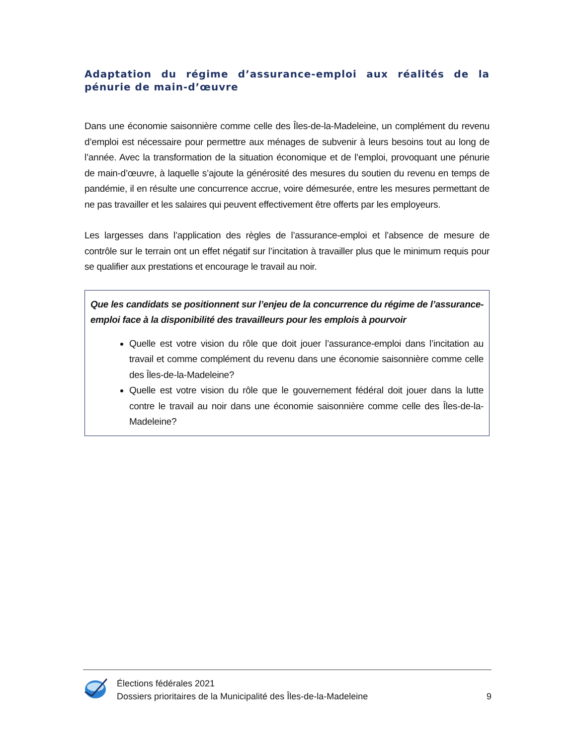Adaptation du régime d’assurance-emploi aux réalités de la pénurie de main-d’œuvre
Dans une économie saisonnière comme celle des Îles-de-la-Madeleine, un complément du revenu d’emploi est nécessaire pour permettre aux ménages de subvenir à leurs besoins tout au long de l’année. Avec la transformation de la situation économique et de l’emploi, provoquant une pénurie de main-d’œuvre, à laquelle s’ajoute la générosité des mesures du soutien du revenu en temps de pandémie, il en résulte une concurrence accrue, voire démesurée, entre les mesures permettant de ne pas travailler et les salaires qui peuvent effectivement être offerts par les employeurs.
Les largesses dans l’application des règles de l’assurance-emploi et l’absence de mesure de contrôle sur le terrain ont un effet négatif sur l’incitation à travailler plus que le minimum requis pour se qualifier aux prestations et encourage le travail au noir.
Que les candidats se positionnent sur l’enjeu de la concurrence du régime de l’assurance-emploi face à la disponibilité des travailleurs pour les emplois à pourvoir
Quelle est votre vision du rôle que doit jouer l’assurance-emploi dans l’incitation au travail et comme complément du revenu dans une économie saisonnière comme celle des Îles-de-la-Madeleine?
Quelle est votre vision du rôle que le gouvernement fédéral doit jouer dans la lutte contre le travail au noir dans une économie saisonnière comme celle des Îles-de-la-Madeleine?
Élections fédérales 2021
Dossiers prioritaires de la Municipalité des Îles-de-la-Madeleine
9